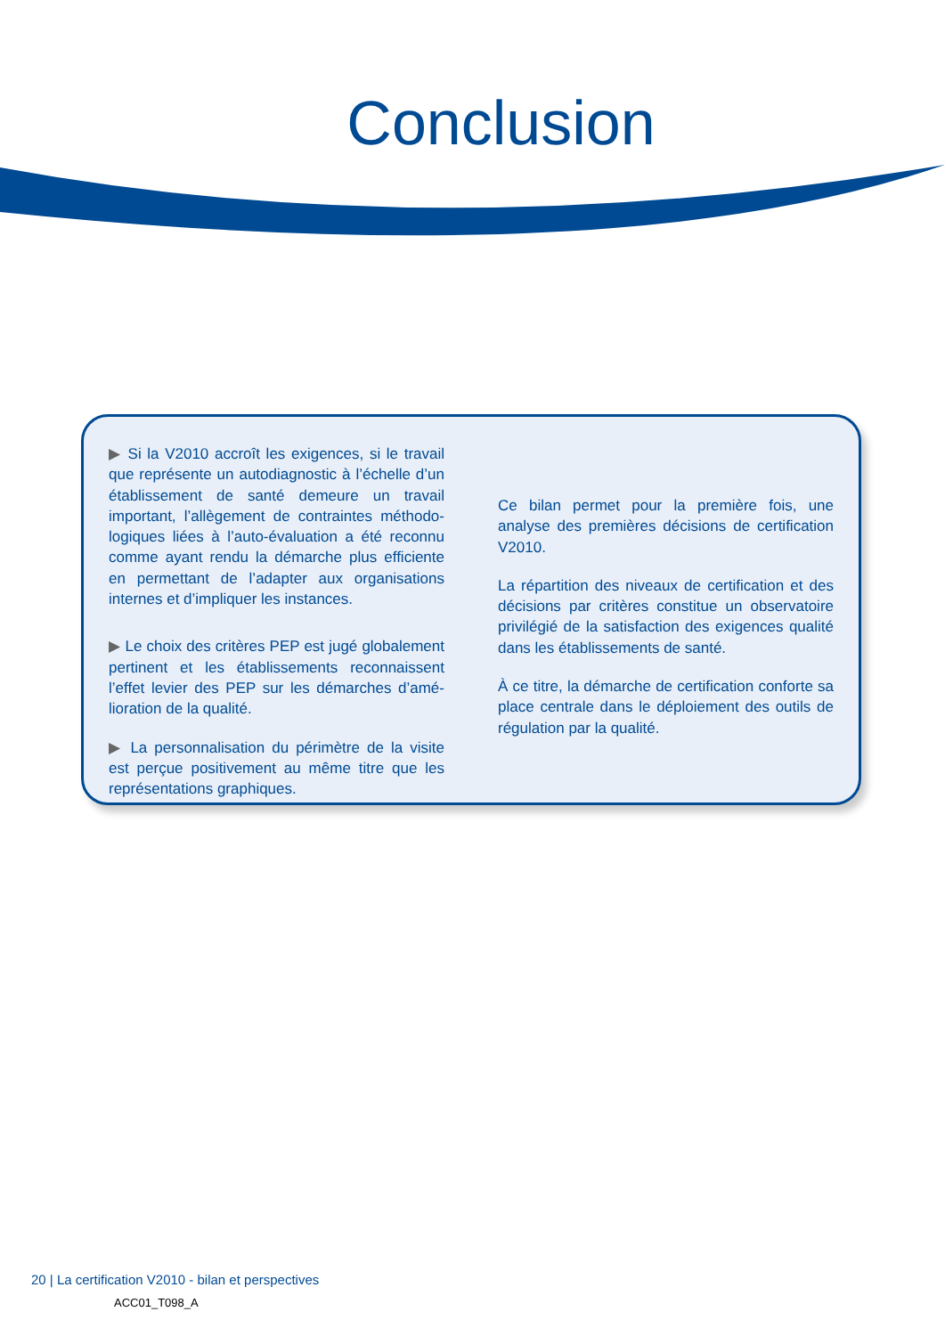Conclusion
▶ Si la V2010 accroît les exigences, si le travail que représente un autodiagnostic à l’échelle d’un établissement de santé demeure un travail important, l’allègement de contraintes méthodo-logiques liées à l’auto-évaluation a été reconnu comme ayant rendu la démarche plus efficiente en permettant de l’adapter aux organisations internes et d’impliquer les instances.
▶ Le choix des critères PEP est jugé globalement pertinent et les établissements reconnaissent l’effet levier des PEP sur les démarches d’amé-lioration de la qualité.
▶ La personnalisation du périmètre de la visite est perçue positivement au même titre que les représentations graphiques.
Ce bilan permet pour la première fois, une analyse des premières décisions de certification V2010.
La répartition des niveaux de certification et des décisions par critères constitue un observatoire privilégié de la satisfaction des exigences qualité dans les établissements de santé.
À ce titre, la démarche de certification conforte sa place centrale dans le déploiement des outils de régulation par la qualité.
20 | La certification V2010 - bilan et perspectives
ACC01_T098_A